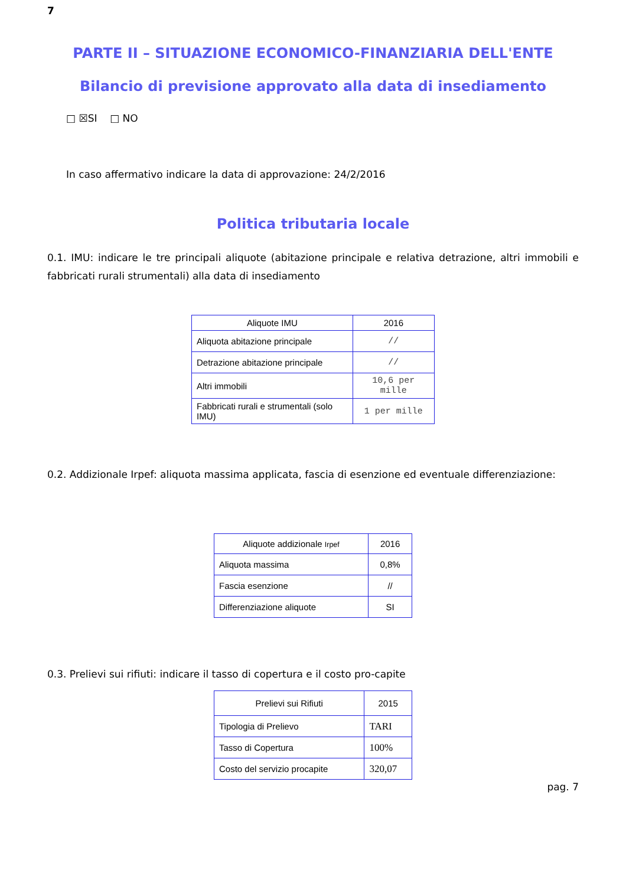7
PARTE II – SITUAZIONE ECONOMICO-FINANZIARIA DELL'ENTE
Bilancio di previsione approvato alla data di insediamento
□ ☒SI □ NO
In caso affermativo indicare la data di approvazione: 24/2/2016
Politica tributaria locale
0.1. IMU: indicare le tre principali aliquote (abitazione principale e relativa detrazione, altri immobili e fabbricati rurali strumentali) alla data di insediamento
| Aliquote IMU | 2016 |
| --- | --- |
| Aliquota abitazione principale | // |
| Detrazione abitazione principale | // |
| Altri immobili | 10,6 per mille |
| Fabbricati rurali e strumentali (solo IMU) | 1 per mille |
0.2. Addizionale Irpef: aliquota massima applicata, fascia di esenzione ed eventuale differenziazione:
| Aliquote addizionale Irpef | 2016 |
| --- | --- |
| Aliquota massima | 0,8% |
| Fascia esenzione | // |
| Differenziazione aliquote | SI |
0.3. Prelievi sui rifiuti: indicare il tasso di copertura e il costo pro-capite
| Prelievi sui Rifiuti | 2015 |
| --- | --- |
| Tipologia di Prelievo | TARI |
| Tasso di Copertura | 100% |
| Costo del servizio procapite | 320,07 |
pag. 7